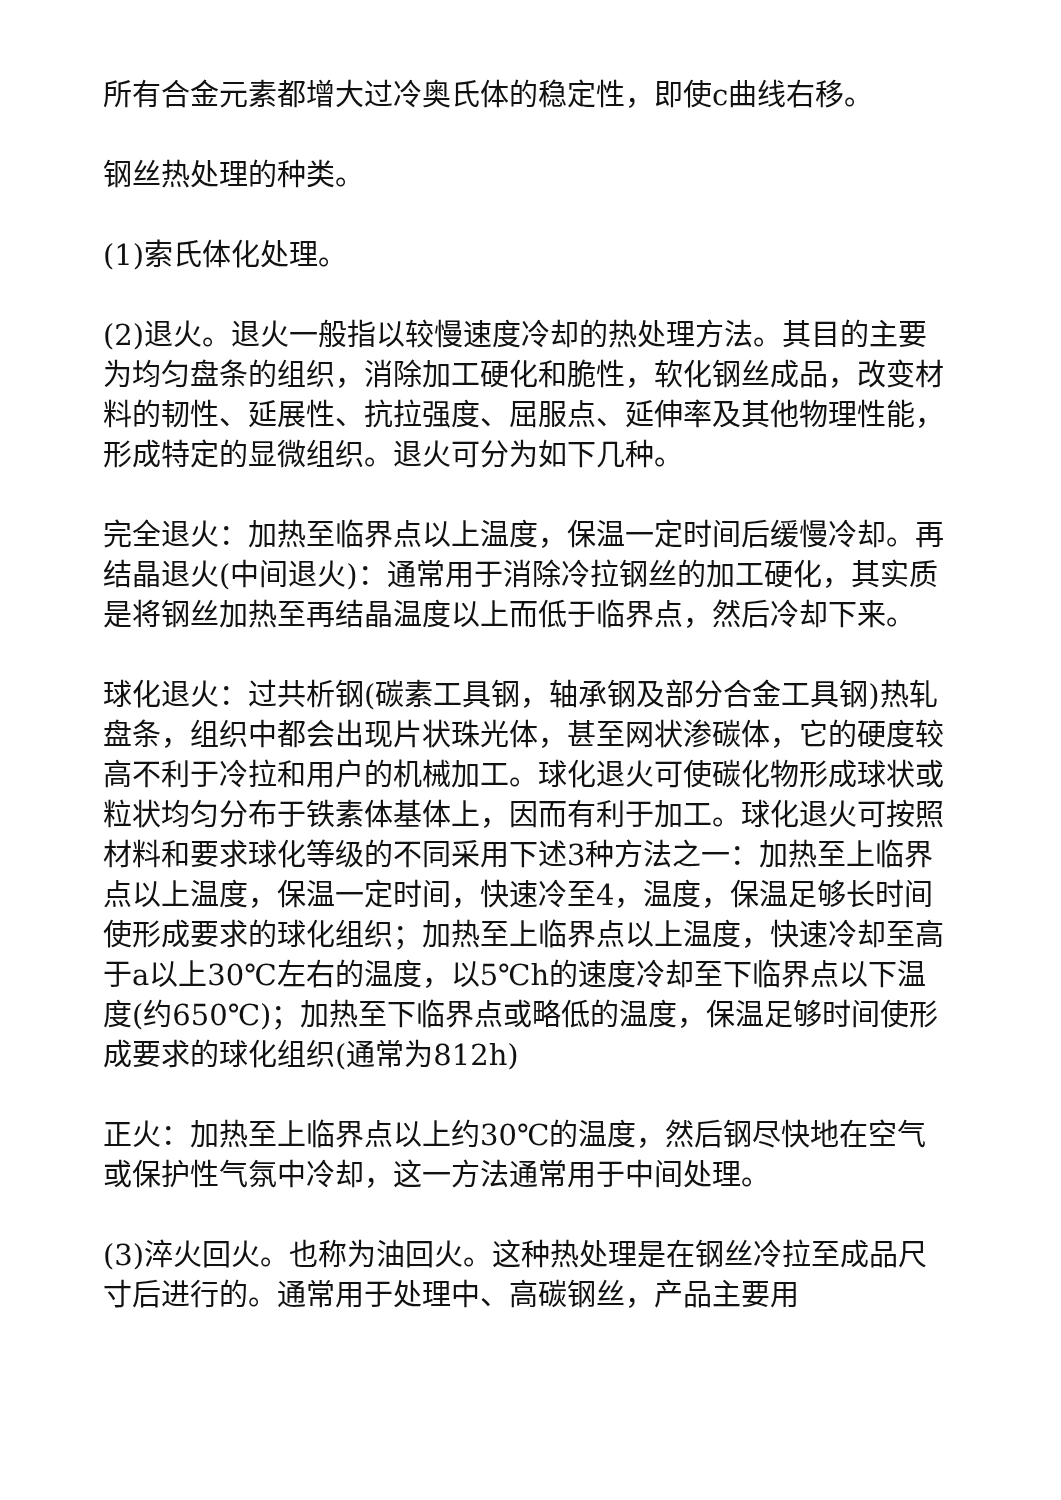所有合金元素都增大过冷奥氏体的稳定性，即使c曲线右移。
钢丝热处理的种类。
(1)索氏体化处理。
(2)退火。退火一般指以较慢速度冷却的热处理方法。其目的主要为均匀盘条的组织，消除加工硬化和脆性，软化钢丝成品，改变材料的韧性、延展性、抗拉强度、屈服点、延伸率及其他物理性能，形成特定的显微组织。退火可分为如下几种。
完全退火：加热至临界点以上温度，保温一定时间后缓慢冷却。再结晶退火(中间退火)：通常用于消除冷拉钢丝的加工硬化，其实质是将钢丝加热至再结晶温度以上而低于临界点，然后冷却下来。
球化退火：过共析钢(碳素工具钢，轴承钢及部分合金工具钢)热轧盘条，组织中都会出现片状珠光体，甚至网状渗碳体，它的硬度较高不利于冷拉和用户的机械加工。球化退火可使碳化物形成球状或粒状均匀分布于铁素体基体上，因而有利于加工。球化退火可按照材料和要求球化等级的不同采用下述3种方法之一：加热至上临界点以上温度，保温一定时间，快速冷至4，温度，保温足够长时间使形成要求的球化组织；加热至上临界点以上温度，快速冷却至高于a以上30℃左右的温度，以5℃h的速度冷却至下临界点以下温度(约650℃)；加热至下临界点或略低的温度，保温足够时间使形成要求的球化组织(通常为812h)
正火：加热至上临界点以上约30℃的温度，然后钢尽快地在空气或保护性气氛中冷却，这一方法通常用于中间处理。
(3)淬火回火。也称为油回火。这种热处理是在钢丝冷拉至成品尺寸后进行的。通常用于处理中、高碳钢丝，产品主要用